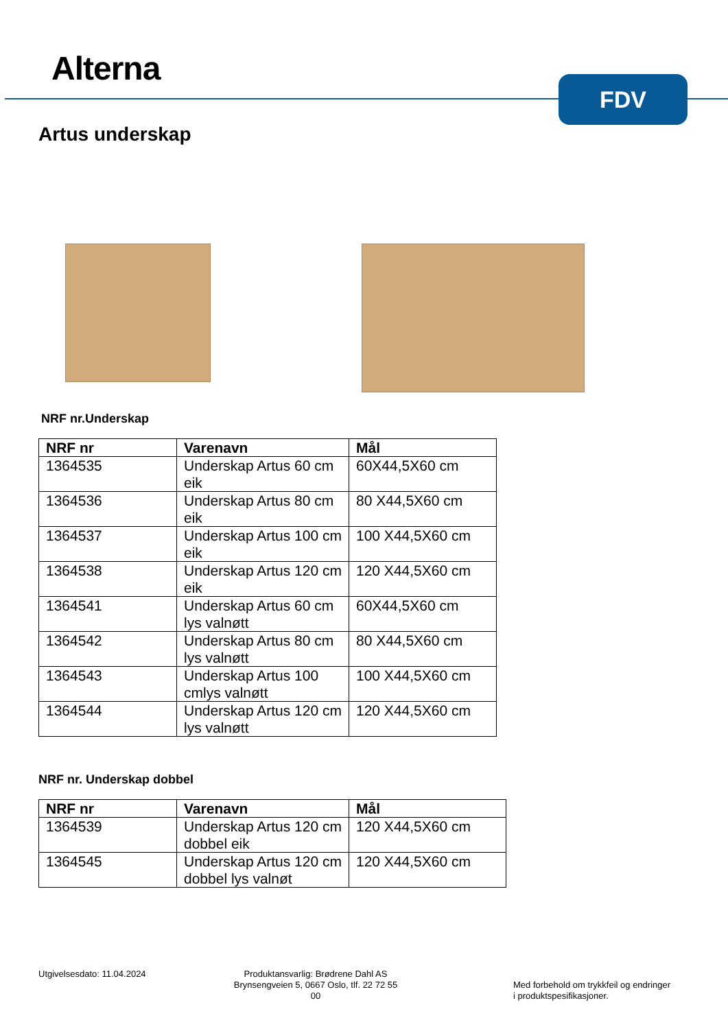Alterna FDV
Artus underskap
NRF nr.Underskap
| NRF nr | Varenavn | Mål |
| --- | --- | --- |
| 1364535 | Underskap Artus 60 cm eik | 60X44,5X60 cm |
| 1364536 | Underskap Artus 80 cm eik | 80 X44,5X60 cm |
| 1364537 | Underskap Artus 100 cm eik | 100 X44,5X60 cm |
| 1364538 | Underskap Artus 120 cm eik | 120 X44,5X60 cm |
| 1364541 | Underskap Artus 60 cm lys valnøtt | 60X44,5X60 cm |
| 1364542 | Underskap Artus 80 cm lys valnøtt | 80 X44,5X60 cm |
| 1364543 | Underskap Artus 100 cmlys valnøtt | 100 X44,5X60 cm |
| 1364544 | Underskap Artus 120 cm lys valnøtt | 120 X44,5X60 cm |
NRF nr. Underskap dobbel
| NRF nr | Varenavn | Mål |
| --- | --- | --- |
| 1364539 | Underskap Artus 120 cm dobbel eik | 120 X44,5X60 cm |
| 1364545 | Underskap Artus 120 cm dobbel lys valnøt | 120 X44,5X60 cm |
Utgivelsesdato: 11.04.2024
Produktansvarlig: Brødrene Dahl AS
Brynsengveien 5, 0667 Oslo, tlf. 22 72 55 00
Med forbehold om trykkfeil og endringer i produktspesifikasjoner.